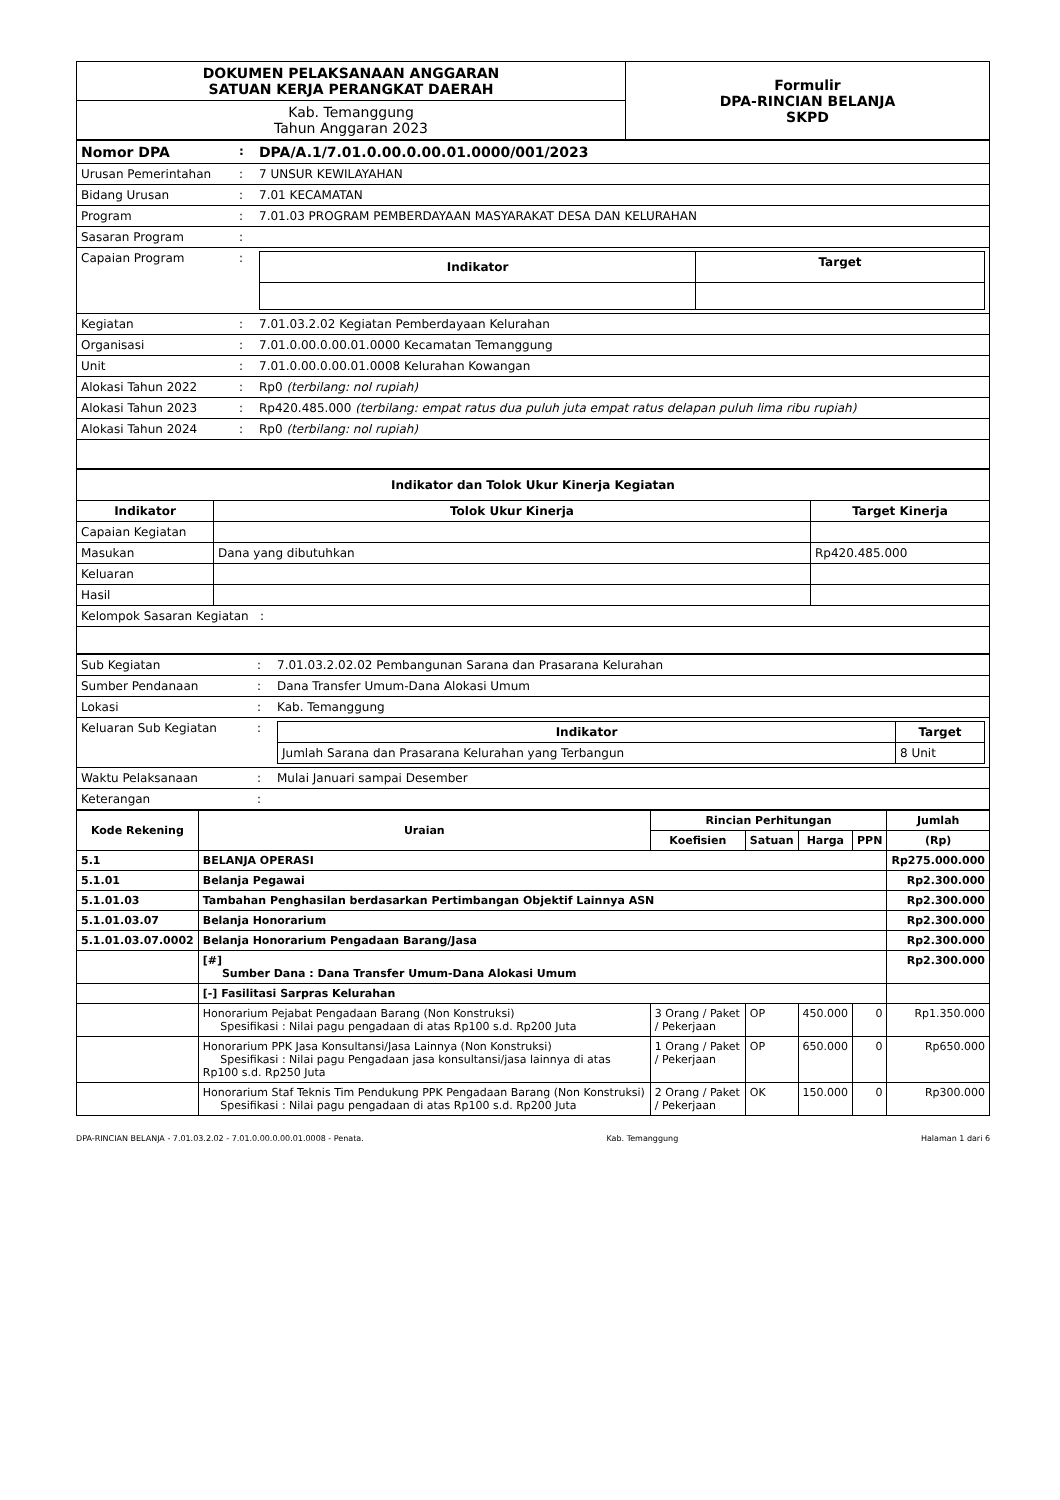| DOKUMEN PELAKSANAAN ANGGARAN SATUAN KERJA PERANGKAT DAERAH | Formulir DPA-RINCIAN BELANJA SKPD |
| Kab. Temanggung Tahun Anggaran 2023 | |
| Nomor DPA | : | DPA/A.1/7.01.0.00.0.00.01.0000/001/2023 |
| Urusan Pemerintahan | : | 7 UNSUR KEWILAYAHAN |
| Bidang Urusan | : | 7.01 KECAMATAN |
| Program | : | 7.01.03 PROGRAM PEMBERDAYAAN MASYARAKAT DESA DAN KELURAHAN |
| Sasaran Program | : | |
| Capaian Program | : | / Indikator / Target / / --- / --- / |
| Kegiatan | : | 7.01.03.2.02 Kegiatan Pemberdayaan Kelurahan |
| Organisasi | : | 7.01.0.00.0.00.01.0000 Kecamatan Temanggung |
| Unit | : | 7.01.0.00.0.00.01.0008 Kelurahan Kowangan |
| Alokasi Tahun 2022 | : | Rp0 (terbilang: nol rupiah) |
| Alokasi Tahun 2023 | : | Rp420.485.000 (terbilang: empat ratus dua puluh juta empat ratus delapan puluh lima ribu rupiah) |
| Alokasi Tahun 2024 | : | Rp0 (terbilang: nol rupiah) |
| Indikator dan Tolok Ukur Kinerja Kegiatan | | |
| --- | --- | --- |
| Indikator | Tolok Ukur Kinerja | Target Kinerja |
| Capaian Kegiatan | | |
| Masukan | Dana yang dibutuhkan | Rp420.485.000 |
| Keluaran | | |
| Hasil | | |
| Kelompok Sasaran Kegiatan : | | |
| Sub Kegiatan | : | 7.01.03.2.02.02 Pembangunan Sarana dan Prasarana Kelurahan |
| Sumber Pendanaan | : | Dana Transfer Umum-Dana Alokasi Umum |
| Lokasi | : | Kab. Temanggung |
| Keluaran Sub Kegiatan | : | / Indikator / Target / / --- / --- / / Jumlah Sarana dan Prasarana Kelurahan yang Terbangun / 8 Unit / |
| Waktu Pelaksanaan | : | Mulai Januari sampai Desember |
| Keterangan | : | |
| Kode Rekening | Uraian | Rincian Perhitungan | | | | Jumlah |
| --- | --- | --- | --- | --- | --- | --- |
| | | Koefisien | Satuan | Harga | PPN | (Rp) |
| 5.1 | BELANJA OPERASI | | | | | Rp275.000.000 |
| 5.1.01 | Belanja Pegawai | | | | | Rp2.300.000 |
| 5.1.01.03 | Tambahan Penghasilan berdasarkan Pertimbangan Objektif Lainnya ASN | | | | | Rp2.300.000 |
| 5.1.01.03.07 | Belanja Honorarium | | | | | Rp2.300.000 |
| 5.1.01.03.07.0002 | Belanja Honorarium Pengadaan Barang/Jasa | | | | | Rp2.300.000 |
| | [#] Sumber Dana : Dana Transfer Umum-Dana Alokasi Umum | | | | | Rp2.300.000 |
| | [-] Fasilitasi Sarpras Kelurahan | | | | | |
| | Honorarium Pejabat Pengadaan Barang (Non Konstruksi) Spesifikasi : Nilai pagu pengadaan di atas Rp100 s.d. Rp200 Juta | 3 Orang / Paket / Pekerjaan | OP | 450.000 | 0 | Rp1.350.000 |
| | Honorarium PPK Jasa Konsultansi/Jasa Lainnya (Non Konstruksi) Spesifikasi : Nilai pagu Pengadaan jasa konsultansi/jasa lainnya di atas Rp100 s.d. Rp250 Juta | 1 Orang / Paket / Pekerjaan | OP | 650.000 | 0 | Rp650.000 |
| | Honorarium Staf Teknis Tim Pendukung PPK Pengadaan Barang (Non Konstruksi) Spesifikasi : Nilai pagu pengadaan di atas Rp100 s.d. Rp200 Juta | 2 Orang / Paket / Pekerjaan | OK | 150.000 | 0 | Rp300.000 |
DPA-RINCIAN BELANJA - 7.01.03.2.02 - 7.01.0.00.0.00.01.0008 - Penata. Kab. Temanggung Halaman 1 dari 6